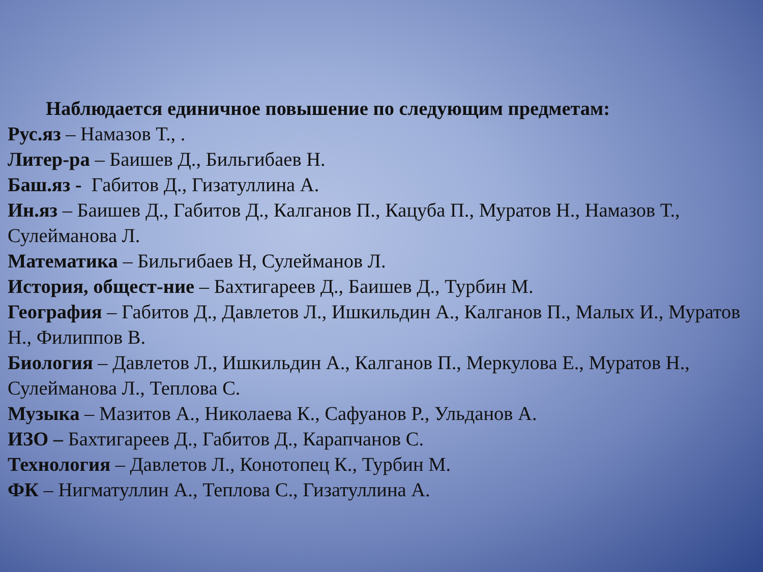Наблюдается единичное повышение по следующим предметам:
Рус.яз – Намазов Т., .
Литер-ра – Баишев Д., Бильгибаев Н.
Баш.яз - Габитов Д., Гизатуллина А.
Ин.яз – Баишев Д., Габитов Д., Калганов П., Кацуба П., Муратов Н., Намазов Т., Сулейманова Л.
Математика – Бильгибаев Н, Сулейманов Л.
История, общест-ние – Бахтигареев Д., Баишев Д., Турбин М.
География – Габитов Д., Давлетов Л., Ишкильдин А., Калганов П., Малых И., Муратов Н., Филиппов В.
Биология – Давлетов Л., Ишкильдин А., Калганов П., Меркулова Е., Муратов Н., Сулейманова Л., Теплова С.
Музыка – Мазитов А., Николаева К., Сафуанов Р., Ульданов А.
ИЗО – Бахтигареев Д., Габитов Д., Карапчанов С.
Технология – Давлетов Л., Конотопец К., Турбин М.
ФК – Нигматуллин А., Теплова С., Гизатуллина А.